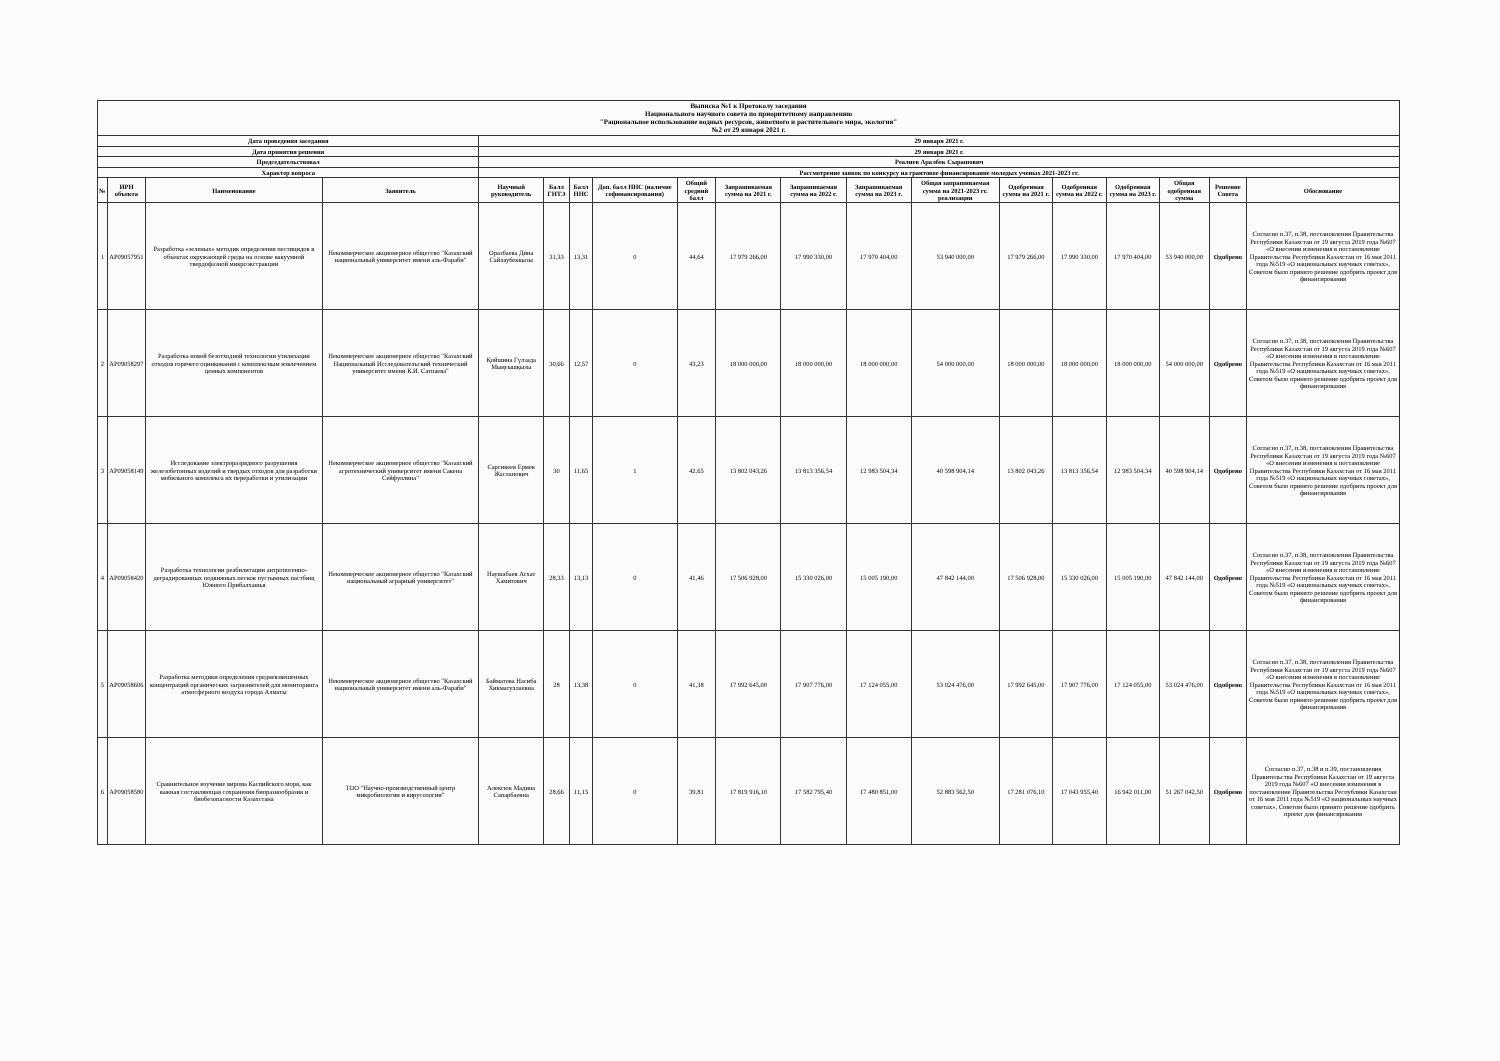| Выписка №1 к Протоколу заседания Национального научного совета по приоритетному направлению "Рациональное использование водных ресурсов, животного и растительного мира, экология" №2 от 29 января 2021 г. | | | | | | | | | | | | | | | | | | |
| Дата проведения заседания | | | | 29 января 2021 г. | | | | | | | | | | | | | | |
| Дата принятия решения | | | | 29 января 2021 г. | | | | | | | | | | | | | | |
| Председательствовал | | | | Реалиев Аралбек Сырашович | | | | | | | | | | | | | | |
| Характер вопроса | | | | Рассмотрение заявок по конкурсу на грантовое финансирование молодых ученых 2021-2023 гг. | | | | | | | | | | | | | | |
| № | ИРН объекта | Наименование | Заявитель | Научный руководитель | Балл ГНТЭ | Балл ННС | Доп. балл ННС (наличие софинансирования) | Общий средний балл | Запрашиваемая сумма на 2021 г. | Запрашиваемая сумма на 2022 г. | Запрашиваемая сумма на 2023 г. | Общая запрашиваемая сумма на 2021-2023 гг. реализации | Одобренная сумма на 2021 г. | Одобренная сумма на 2022 г. | Одобренная сумма на 2023 г. | Общая одобренная сумма | Решение Совета | Обоснование |
| 1 | AP09057951 | Разработка «зеленых» методик определения пестицидов в объектах окружающей среды на основе вакуумной твердофазной микроэкстракции | Некоммерческое акционерное общество "Казахский национальный университет имени аль-Фараби" | Оразбаева Дина Сайлаубеккызы | 31,33 | 13,31 | 0 | 44,64 | 17 979 266,00 | 17 990 330,00 | 17 970 404,00 | 53 940 000,00 | 17 979 266,00 | 17 990 330,00 | 17 970 404,00 | 53 940 000,00 | Одобрено | Согласно п.37, п.38, постановления Правительства Республики Казахстан от 19 августа 2019 года №607 «О внесении изменения в постановление Правительства Республики Казахстан от 16 мая 2011 года №519 «О национальных научных советах», Советом было принято решение одобрить проект для финансирования |
| 2 | AP09058297 | Разработка новой безотходной технологии утилизации отходов горячего оцинкования с комплексным извлечением ценных компонентов | Некоммерческое акционерное общество "Казахский Национальный Исследовательский технический университет имени К.И. Сатпаева" | Қойшина Гүлзада Мыңғышқызы | 30,66 | 12,57 | 0 | 43,23 | 18 000 000,00 | 18 000 000,00 | 18 000 000,00 | 54 000 000,00 | 18 000 000,00 | 18 000 000,00 | 18 000 000,00 | 54 000 000,00 | Одобрено | Согласно п.37, п.38, постановления Правительства Республики Казахстан от 19 августа 2019 года №607 «О внесении изменения в постановление Правительства Республики Казахстан от 16 мая 2011 года №519 «О национальных научных советах», Советом было принято решение одобрить проект для финансирования |
| 3 | AP09058149 | Исследование электроразрядного разрушения железобетонных изделий и твердых отходов для разработки мобильного комплекса их переработки и утилизации | Некоммерческое акционерное общество "Казахский агротехнический университет имени Сакена Сейфуллина" | Сарсикеев Ермек Жасланович | 30 | 11,65 | 1 | 42,65 | 13 802 043,26 | 13 813 356,54 | 12 983 504,34 | 40 598 904,14 | 13 802 043,26 | 13 813 356,54 | 12 983 504,34 | 40 598 904,14 | Одобрено | Согласно п.37, п.38, постановления Правительства Республики Казахстан от 19 августа 2019 года №607 «О внесении изменения в постановление Правительства Республики Казахстан от 16 мая 2011 года №519 «О национальных научных советах», Советом было принято решение одобрить проект для финансирования |
| 4 | AP09058420 | Разработка технологии реабилитации антропогенно-деградированных подвижных песков пустынных пастбищ Южного Прибалхашья | Некоммерческое акционерное общество "Казахский национальный аграрный университет" | Наушабаев Асхат Хамитович | 28,33 | 13,13 | 0 | 41,46 | 17 506 928,00 | 15 330 026,00 | 15 005 190,00 | 47 842 144,00 | 17 506 928,00 | 15 330 026,00 | 15 005 190,00 | 47 842 144,00 | Одобрено | Согласно п.37, п.38, постановления Правительства Республики Казахстан от 19 августа 2019 года №607 «О внесении изменения в постановление Правительства Республики Казахстан от 16 мая 2011 года №519 «О национальных научных советах», Советом было принято решение одобрить проект для финансирования |
| 5 | AP09058606 | Разработка методики определения средневзвешенных концентраций органических загрязнителей для мониторинга атмосферного воздуха города Алматы | Некоммерческое акционерное общество "Казахский национальный университет имени аль-Фараби" | Байматова Насиба Хикматуллаевна | 28 | 13,38 | 0 | 41,38 | 17 992 645,00 | 17 907 776,00 | 17 124 055,00 | 53 024 476,00 | 17 992 645,00 | 17 907 776,00 | 17 124 055,00 | 53 024 476,00 | Одобрено | Согласно п.37, п.38, постановления Правительства Республики Казахстан от 19 августа 2019 года №607 «О внесении изменения в постановление Правительства Республики Казахстан от 16 мая 2011 года №519 «О национальных научных советах», Советом было принято решение одобрить проект для финансирования |
| 6 | AP09058580 | Сравнительное изучение вирома Каспийского моря, как важная составляющая сохранения биоразнообразия и биобезопасности Казахстана | ТОО "Научно-производственный центр микробиологии и вирусологии" | Алексюк Мадина Сапарбаевна | 28,66 | 11,15 | 0 | 39,81 | 17 819 916,10 | 17 582 795,40 | 17 480 851,00 | 52 883 562,50 | 17 281 076,10 | 17 043 955,40 | 16 942 011,00 | 51 267 042,50 | Одобрено | Согласно п.37, п.38 и п.39, постановления Правительства Республики Казахстан от 19 августа 2019 года №607 «О внесении изменения в постановление Правительства Республики Казахстан от 16 мая 2011 года №519 «О национальных научных советах», Советом было принято решение одобрить проект для финансирования |